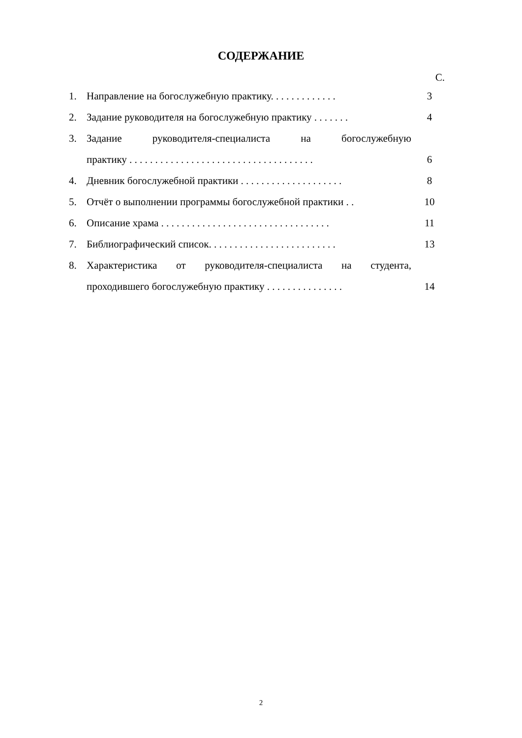СОДЕРЖАНИЕ
С.
1. Направление на богослужебную практику. . . . . . . . . . . . . 3
2. Задание руководителя на богослужебную практику . . . . . . . 4
3. Задание руководителя-специалиста на богослужебную
практику . . . . . . . . . . . . . . . . . . . . . . . . . . . . . . . . . . . . 6
4. Дневник богослужебной практики . . . . . . . . . . . . . . . . . . . . 8
5. Отчёт о выполнении программы богослужебной практики . . 10
6. Описание храма . . . . . . . . . . . . . . . . . . . . . . . . . . . . . . . . . 11
7. Библиографический список. . . . . . . . . . . . . . . . . . . . . . . . . 13
8. Характеристика от руководителя-специалиста на студента,
проходившего богослужебную практику . . . . . . . . . . . . . . . 14
2